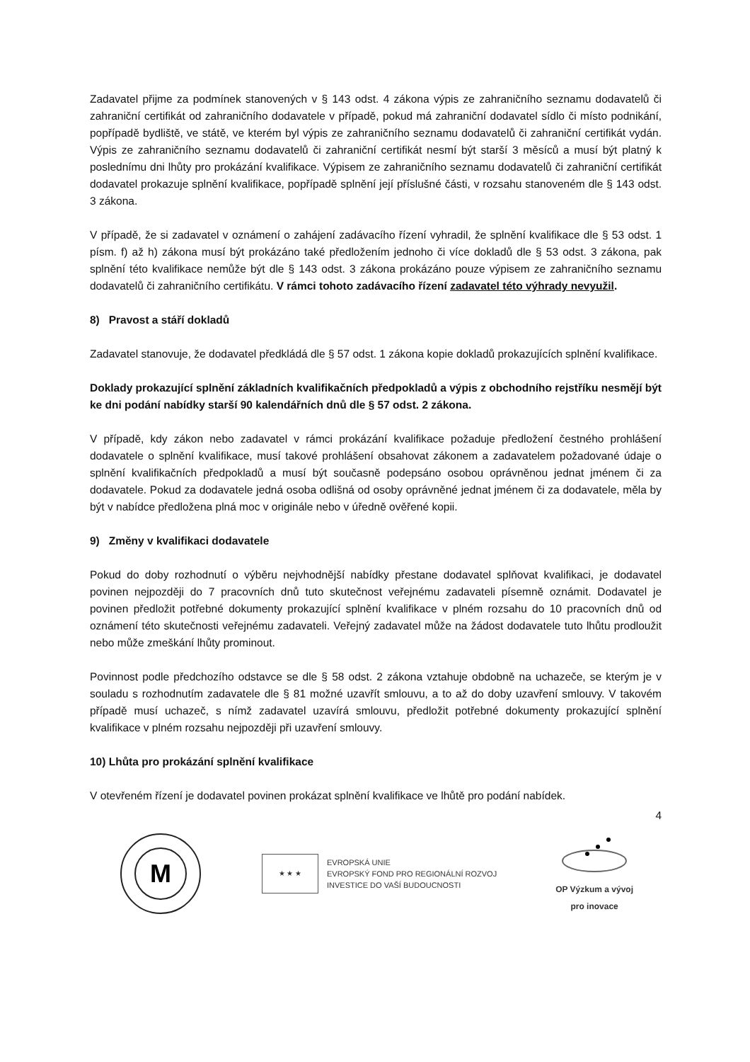Zadavatel přijme za podmínek stanovených v § 143 odst. 4 zákona výpis ze zahraničního seznamu dodavatelů či zahraniční certifikát od zahraničního dodavatele v případě, pokud má zahraniční dodavatel sídlo či místo podnikání, popřípadě bydliště, ve státě, ve kterém byl výpis ze zahraničního seznamu dodavatelů či zahraniční certifikát vydán. Výpis ze zahraničního seznamu dodavatelů či zahraniční certifikát nesmí být starší 3 měsíců a musí být platný k poslednímu dni lhůty pro prokázání kvalifikace. Výpisem ze zahraničního seznamu dodavatelů či zahraniční certifikát dodavatel prokazuje splnění kvalifikace, popřípadě splnění její příslušné části, v rozsahu stanoveném dle § 143 odst. 3 zákona.
V případě, že si zadavatel v oznámení o zahájení zadávacího řízení vyhradil, že splnění kvalifikace dle § 53 odst. 1 písm. f) až h) zákona musí být prokázáno také předložením jednoho či více dokladů dle § 53 odst. 3 zákona, pak splnění této kvalifikace nemůže být dle § 143 odst. 3 zákona prokázáno pouze výpisem ze zahraničního seznamu dodavatelů či zahraničního certifikátu. V rámci tohoto zadávacího řízení zadavatel této výhrady nevyužil.
8) Pravost a stáří dokladů
Zadavatel stanovuje, že dodavatel předkládá dle § 57 odst. 1 zákona kopie dokladů prokazujících splnění kvalifikace.
Doklady prokazující splnění základních kvalifikačních předpokladů a výpis z obchodního rejstříku nesmějí být ke dni podání nabídky starší 90 kalendářních dnů dle § 57 odst. 2 zákona.
V případě, kdy zákon nebo zadavatel v rámci prokázání kvalifikace požaduje předložení čestného prohlášení dodavatele o splnění kvalifikace, musí takové prohlášení obsahovat zákonem a zadavatelem požadované údaje o splnění kvalifikačních předpokladů a musí být současně podepsáno osobou oprávněnou jednat jménem či za dodavatele. Pokud za dodavatele jedná osoba odlišná od osoby oprávněné jednat jménem či za dodavatele, měla by být v nabídce předložena plná moc v originále nebo v úředně ověřené kopii.
9) Změny v kvalifikaci dodavatele
Pokud do doby rozhodnutí o výběru nejvhodnější nabídky přestane dodavatel splňovat kvalifikaci, je dodavatel povinen nejpozději do 7 pracovních dnů tuto skutečnost veřejnému zadavateli písemně oznámit. Dodavatel je povinen předložit potřebné dokumenty prokazující splnění kvalifikace v plném rozsahu do 10 pracovních dnů od oznámení této skutečnosti veřejnému zadavateli. Veřejný zadavatel může na žádost dodavatele tuto lhůtu prodloužit nebo může zmeškání lhůty prominout.
Povinnost podle předchozího odstavce se dle § 58 odst. 2 zákona vztahuje obdobně na uchazeče, se kterým je v souladu s rozhodnutím zadavatele dle § 81 možné uzavřít smlouvu, a to až do doby uzavření smlouvy. V takovém případě musí uchazeč, s nímž zadavatel uzavírá smlouvu, předložit potřebné dokumenty prokazující splnění kvalifikace v plném rozsahu nejpozději při uzavření smlouvy.
10) Lhůta pro prokázání splnění kvalifikace
V otevřeném řízení je dodavatel povinen prokázat splnění kvalifikace ve lhůtě pro podání nabídek.
4
M
★ ★ ★
EVROPSKÁ UNIE
EVROPSKÝ FOND PRO REGIONÁLNÍ ROZVOJ
INVESTICE DO VAŠÍ BUDOUCNOSTI
OP Výzkum a vývoj
pro inovace